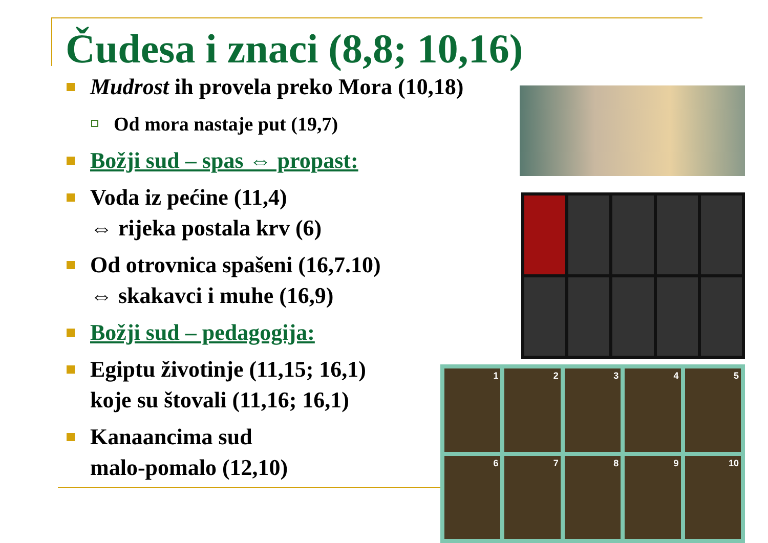Čudesa i znaci (8,8; 10,16)
Mudrost ih provela preko Mora (10,18)
Od mora nastaje put (19,7)
Božji sud – spas ⇔ propast:
Voda iz pećine (11,4)
⇔ rijeka postala krv (6)
Od otrovnica spašeni (16,7.10)
⇔ skakavci i muhe (16,9)
Božji sud – pedagogija:
Egiptu životinje (11,15; 16,1)
koje su štovali (11,16; 16,1)
Kanaancima sud
malo-pomalo (12,10)
1
2
3
4
5
6
7
8
9
10